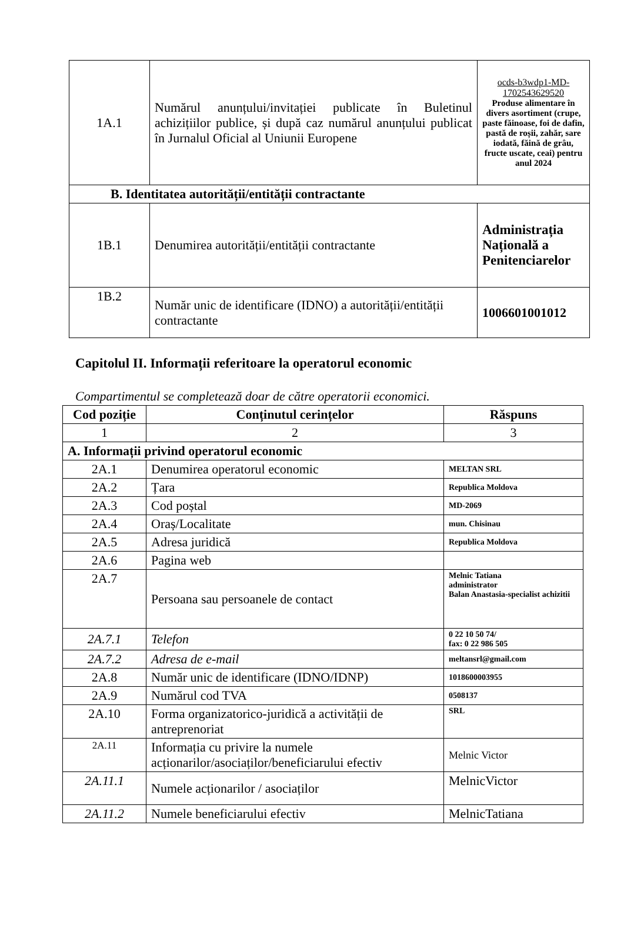| 1A.1 | Numărul anunțului/invitației publicate în Buletinul achizițiilor publice, și după caz numărul anunțului publicat în Jurnalul Oficial al Uniunii Europene | ocds-b3wdp1-MD-1702543629520 Produse alimentare în divers asortiment (crupe, paste făinoase, foi de dafin, pastă de roșii, zahăr, sare iodată, făină de grâu, fructe uscate, ceai) pentru anul 2024 |
| B. Identitatea autorității/entității contractante | | |
| 1B.1 | Denumirea autorității/entității contractante | Administrația Națională a Penitenciarelor |
| 1B.2 | Număr unic de identificare (IDNO) a autorității/entității contractante | 1006601001012 |
Capitolul II. Informații referitoare la operatorul economic
Compartimentul se completează doar de către operatorii economici.
| Cod poziție | Conținutul cerințelor | Răspuns |
| --- | --- | --- |
| 1 | 2 | 3 |
| A. Informații privind operatorul economic | | |
| 2A.1 | Denumirea operatorul economic | MELTAN SRL |
| 2A.2 | Țara | Republica Moldova |
| 2A.3 | Cod poștal | MD-2069 |
| 2A.4 | Oraș/Localitate | mun. Chisinau |
| 2A.5 | Adresa juridică | Republica Moldova |
| 2A.6 | Pagina web | |
| 2A.7 | Persoana sau persoanele de contact | Melnic Tatiana administrator Balan Anastasia-specialist achizitii |
| 2A.7.1 | Telefon | 0 22 10 50 74/ fax: 0 22 986 505 |
| 2A.7.2 | Adresa de e-mail | meltansrl@gmail.com |
| 2A.8 | Număr unic de identificare (IDNO/IDNP) | 1018600003955 |
| 2A.9 | Numărul cod TVA | 0508137 |
| 2A.10 | Forma organizatorico-juridică a activității de antreprenoriat | SRL |
| 2A.11 | Informația cu privire la numele acționarilor/asociaților/beneficiarului efectiv | Melnic Victor |
| 2A.11.1 | Numele acționarilor / asociaților | MelnicVictor |
| 2A.11.2 | Numele beneficiarului efectiv | MelnicTatiana |